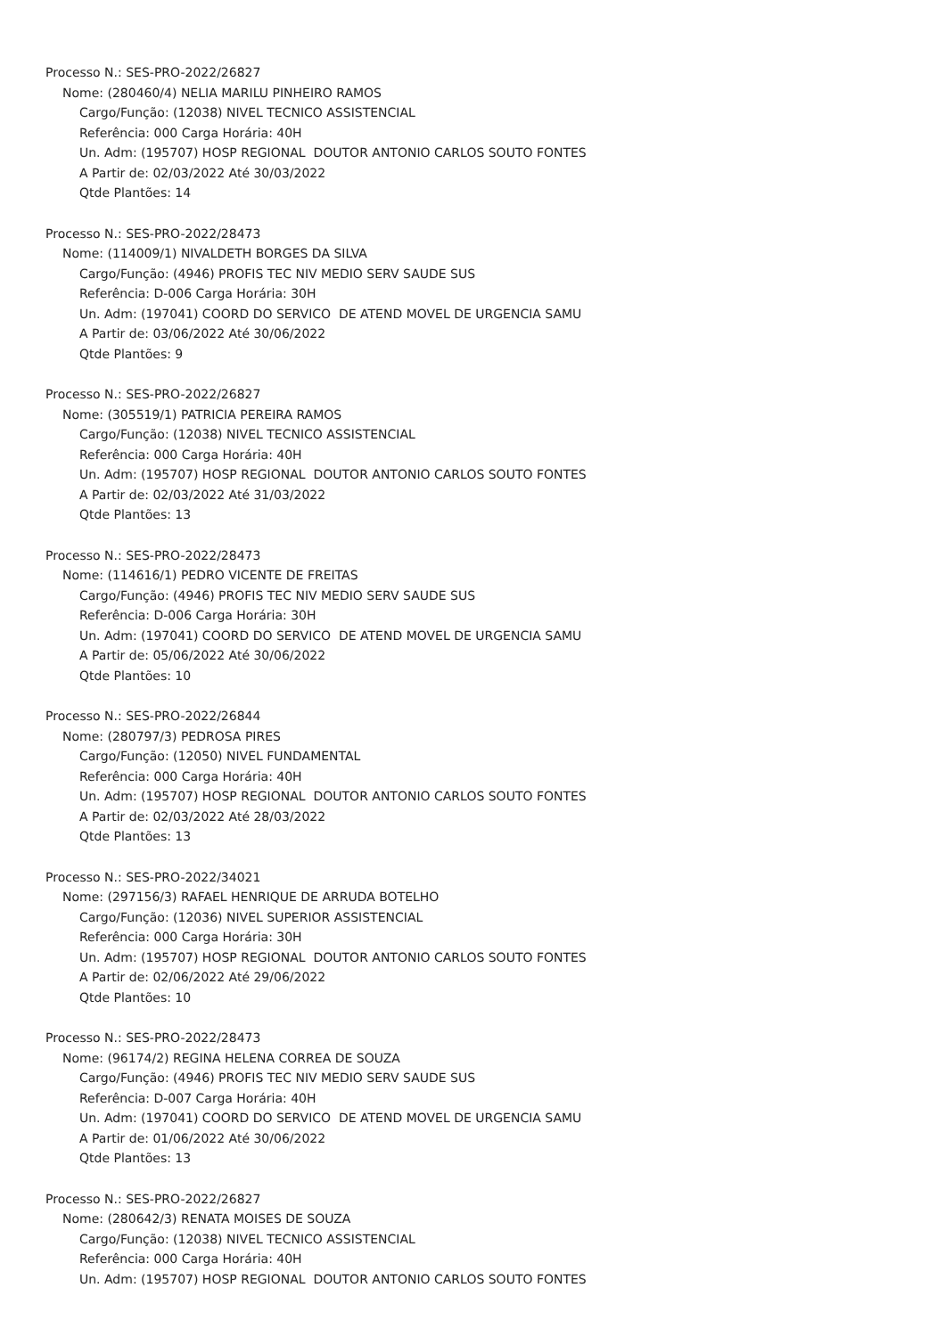Processo N.: SES-PRO-2022/26827
Nome: (280460/4) NELIA MARILU PINHEIRO RAMOS
Cargo/Função: (12038) NIVEL TECNICO ASSISTENCIAL
Referência: 000 Carga Horária: 40H
Un. Adm: (195707) HOSP REGIONAL DOUTOR ANTONIO CARLOS SOUTO FONTES
A Partir de: 02/03/2022 Até 30/03/2022
Qtde Plantões: 14
Processo N.: SES-PRO-2022/28473
Nome: (114009/1) NIVALDETH BORGES DA SILVA
Cargo/Função: (4946) PROFIS TEC NIV MEDIO SERV SAUDE SUS
Referência: D-006 Carga Horária: 30H
Un. Adm: (197041) COORD DO SERVICO DE ATEND MOVEL DE URGENCIA SAMU
A Partir de: 03/06/2022 Até 30/06/2022
Qtde Plantões: 9
Processo N.: SES-PRO-2022/26827
Nome: (305519/1) PATRICIA PEREIRA RAMOS
Cargo/Função: (12038) NIVEL TECNICO ASSISTENCIAL
Referência: 000 Carga Horária: 40H
Un. Adm: (195707) HOSP REGIONAL DOUTOR ANTONIO CARLOS SOUTO FONTES
A Partir de: 02/03/2022 Até 31/03/2022
Qtde Plantões: 13
Processo N.: SES-PRO-2022/28473
Nome: (114616/1) PEDRO VICENTE DE FREITAS
Cargo/Função: (4946) PROFIS TEC NIV MEDIO SERV SAUDE SUS
Referência: D-006 Carga Horária: 30H
Un. Adm: (197041) COORD DO SERVICO DE ATEND MOVEL DE URGENCIA SAMU
A Partir de: 05/06/2022 Até 30/06/2022
Qtde Plantões: 10
Processo N.: SES-PRO-2022/26844
Nome: (280797/3) PEDROSA PIRES
Cargo/Função: (12050) NIVEL FUNDAMENTAL
Referência: 000 Carga Horária: 40H
Un. Adm: (195707) HOSP REGIONAL DOUTOR ANTONIO CARLOS SOUTO FONTES
A Partir de: 02/03/2022 Até 28/03/2022
Qtde Plantões: 13
Processo N.: SES-PRO-2022/34021
Nome: (297156/3) RAFAEL HENRIQUE DE ARRUDA BOTELHO
Cargo/Função: (12036) NIVEL SUPERIOR ASSISTENCIAL
Referência: 000 Carga Horária: 30H
Un. Adm: (195707) HOSP REGIONAL DOUTOR ANTONIO CARLOS SOUTO FONTES
A Partir de: 02/06/2022 Até 29/06/2022
Qtde Plantões: 10
Processo N.: SES-PRO-2022/28473
Nome: (96174/2) REGINA HELENA CORREA DE SOUZA
Cargo/Função: (4946) PROFIS TEC NIV MEDIO SERV SAUDE SUS
Referência: D-007 Carga Horária: 40H
Un. Adm: (197041) COORD DO SERVICO DE ATEND MOVEL DE URGENCIA SAMU
A Partir de: 01/06/2022 Até 30/06/2022
Qtde Plantões: 13
Processo N.: SES-PRO-2022/26827
Nome: (280642/3) RENATA MOISES DE SOUZA
Cargo/Função: (12038) NIVEL TECNICO ASSISTENCIAL
Referência: 000 Carga Horária: 40H
Un. Adm: (195707) HOSP REGIONAL DOUTOR ANTONIO CARLOS SOUTO FONTES